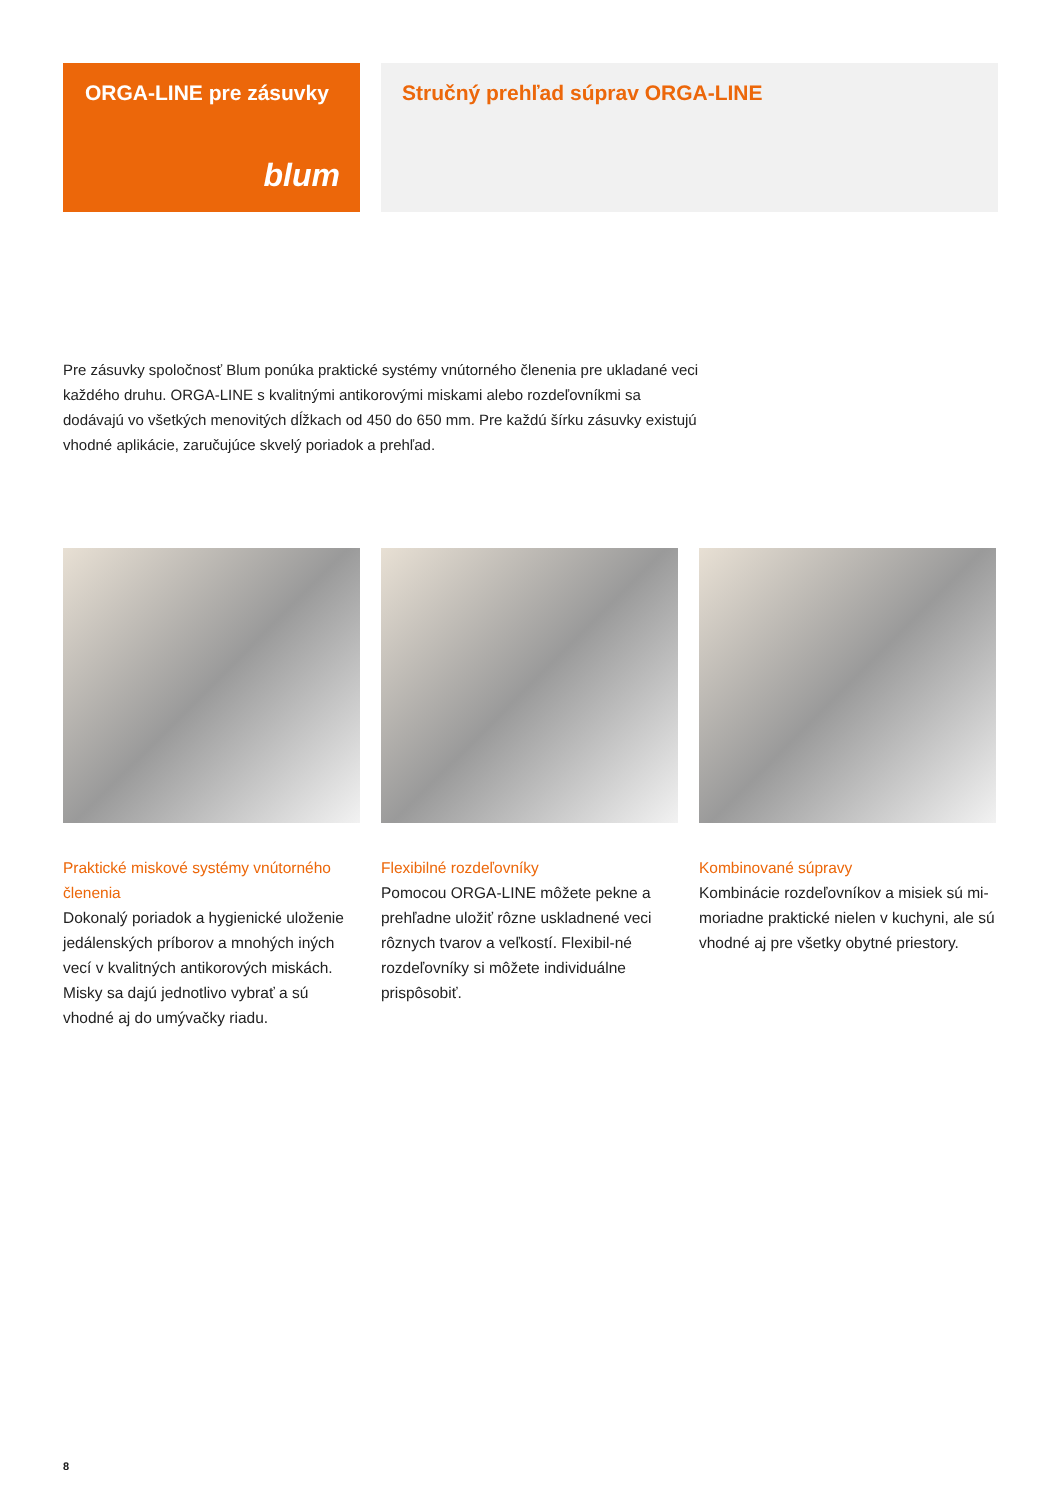ORGA-LINE pre zásuvky
blum
Stručný prehľad súprav ORGA-LINE
Pre zásuvky spoločnosť Blum ponúka praktické systémy vnútorného členenia pre ukladané veci každého druhu. ORGA-LINE s kvalitnými antikorovými miskami alebo rozdeľovníkmi sa dodávajú vo všetkých menovitých dĺžkach od 450 do 650 mm. Pre každú šírku zásuvky existujú vhodné aplikácie, zaručujúce skvelý poriadok a prehľad.
Praktické miskové systémy vnútorného členenia
Dokonalý poriadok a hygienické uloženie jedálenských príborov a mnohých iných vecí v kvalitných antikorových miskách. Misky sa dajú jednotlivo vybrať a sú vhodné aj do umývačky riadu.
Flexibilné rozdeľovníky
Pomocou ORGA-LINE môžete pekne a prehľadne uložiť rôzne uskladnené veci rôznych tvarov a veľkostí. Flexibil-né rozdeľovníky si môžete individuálne prispôsobiť.
Kombinované súpravy
Kombinácie rozdeľovníkov a misiek sú mi-moriadne praktické nielen v kuchyni, ale sú vhodné aj pre všetky obytné priestory.
8